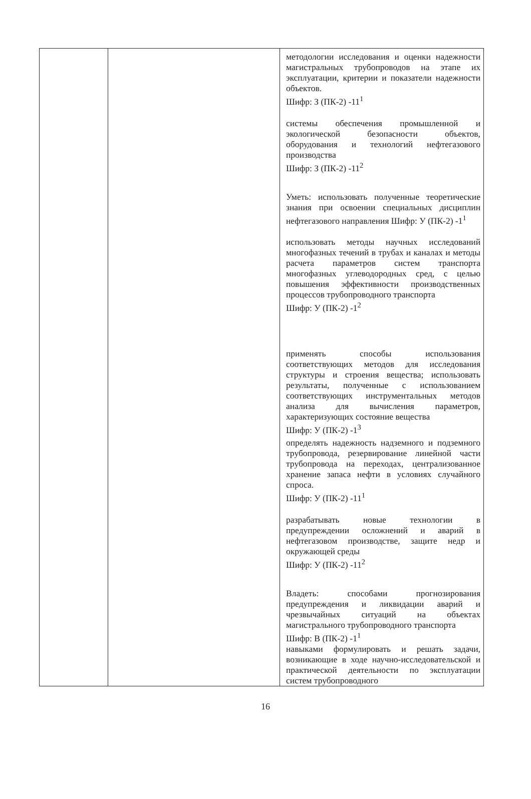| | | методологии исследования и оценки надежности магистральных трубопроводов на этапе их эксплуатации, критерии и показатели надежности объектов. Шифр: З (ПК-2) -11<sup>1</sup> системы обеспечения промышленной и экологической безопасности объектов, оборудования и технологий нефтегазового производства Шифр: З (ПК-2) -11<sup>2</sup> Уметь: использовать полученные теоретические знания при освоении специальных дисциплин нефтегазового направления Шифр: У (ПК-2) -1<sup>1</sup> использовать методы научных исследований многофазных течений в трубах и каналах и методы расчета параметров систем транспорта многофазных углеводородных сред, с целью повышения эффективности производственных процессов трубопроводного транспорта Шифр: У (ПК-2) -1<sup>2</sup> применять способы использования соответствующих методов для исследования структуры и строения вещества; использовать результаты, полученные с использованием соответствующих инструментальных методов анализа для вычисления параметров, характеризующих состояние вещества Шифр: У (ПК-2) -1<sup>3</sup> определять надежность надземного и подземного трубопровода, резервирование линейной части трубопровода на переходах, централизованное хранение запаса нефти в условиях случайного спроса. Шифр: У (ПК-2) -11<sup>1</sup> разрабатывать новые технологии в предупреждении осложнений и аварий в нефтегазовом производстве, защите недр и окружающей среды Шифр: У (ПК-2) -11<sup>2</sup> Владеть: способами прогнозирования предупреждения и ликвидации аварий и чрезвычайных ситуаций на объектах магистрального трубопроводного транспорта Шифр: В (ПК-2) -1<sup>1</sup> навыками формулировать и решать задачи, возникающие в ходе научно-исследовательской и практической деятельности по эксплуатации систем трубопроводного |
16